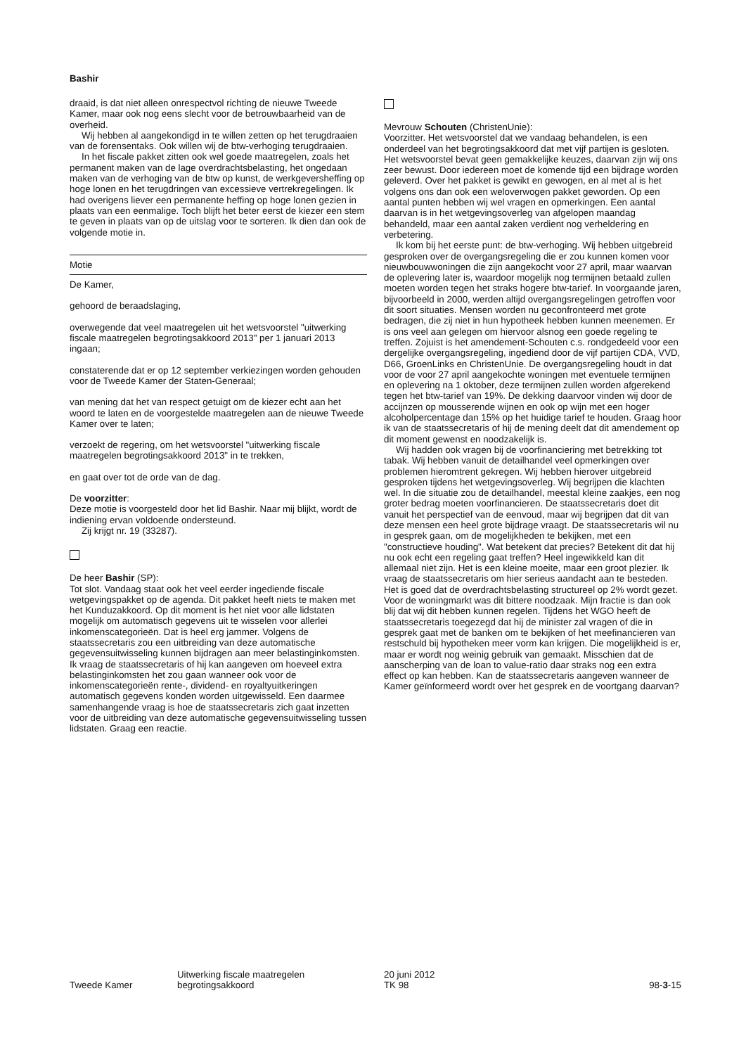Bashir
draaid, is dat niet alleen onrespectvol richting de nieuwe Tweede Kamer, maar ook nog eens slecht voor de betrouwbaarheid van de overheid.
Wij hebben al aangekondigd in te willen zetten op het terugdraaien van de forensentaks. Ook willen wij de btw-verhoging terugdraaien.
In het fiscale pakket zitten ook wel goede maatregelen, zoals het permanent maken van de lage overdrachtsbelasting, het ongedaan maken van de verhoging van de btw op kunst, de werkgeversheffing op hoge lonen en het terugdringen van excessieve vertrekregelingen. Ik had overigens liever een permanente heffing op hoge lonen gezien in plaats van een eenmalige. Toch blijft het beter eerst de kiezer een stem te geven in plaats van op de uitslag voor te sorteren. Ik dien dan ook de volgende motie in.
Motie
De Kamer,
gehoord de beraadslaging,
overwegende dat veel maatregelen uit het wetsvoorstel "uitwerking fiscale maatregelen begrotingsakkoord 2013" per 1 januari 2013 ingaan;
constaterende dat er op 12 september verkiezingen worden gehouden voor de Tweede Kamer der Staten-Generaal;
van mening dat het van respect getuigt om de kiezer echt aan het woord te laten en de voorgestelde maatregelen aan de nieuwe Tweede Kamer over te laten;
verzoekt de regering, om het wetsvoorstel "uitwerking fiscale maatregelen begrotingsakkoord 2013" in te trekken,
en gaat over tot de orde van de dag.
De voorzitter:
Deze motie is voorgesteld door het lid Bashir. Naar mij blijkt, wordt de indiening ervan voldoende ondersteund.
Zij krijgt nr. 19 (33287).
De heer Bashir (SP):
Tot slot. Vandaag staat ook het veel eerder ingediende fiscale wetgevingspakket op de agenda. Dit pakket heeft niets te maken met het Kunduzakkoord. Op dit moment is het niet voor alle lidstaten mogelijk om automatisch gegevens uit te wisselen voor allerlei inkomenscategorieën. Dat is heel erg jammer. Volgens de staatssecretaris zou een uitbreiding van deze automatische gegevensuitwisseling kunnen bijdragen aan meer belastinginkomsten. Ik vraag de staatssecretaris of hij kan aangeven om hoeveel extra belastinginkomsten het zou gaan wanneer ook voor de inkomenscategorieën rente-, dividend- en royaltyuitkeringen automatisch gegevens konden worden uitgewisseld. Een daarmee samenhangende vraag is hoe de staatssecretaris zich gaat inzetten voor de uitbreiding van deze automatische gegevensuitwisseling tussen lidstaten. Graag een reactie.
Mevrouw Schouten (ChristenUnie):
Voorzitter. Het wetsvoorstel dat we vandaag behandelen, is een onderdeel van het begrotingsakkoord dat met vijf partijen is gesloten. Het wetsvoorstel bevat geen gemakkelijke keuzes, daarvan zijn wij ons zeer bewust. Door iedereen moet de komende tijd een bijdrage worden geleverd. Over het pakket is gewikt en gewogen, en al met al is het volgens ons dan ook een weloverwogen pakket geworden. Op een aantal punten hebben wij wel vragen en opmerkingen. Een aantal daarvan is in het wetgevingsoverleg van afgelopen maandag behandeld, maar een aantal zaken verdient nog verheldering en verbetering.
Ik kom bij het eerste punt: de btw-verhoging. Wij hebben uitgebreid gesproken over de overgangsregeling die er zou kunnen komen voor nieuwbouwwoningen die zijn aangekocht voor 27 april, maar waarvan de oplevering later is, waardoor mogelijk nog termijnen betaald zullen moeten worden tegen het straks hogere btw-tarief. In voorgaande jaren, bijvoorbeeld in 2000, werden altijd overgangsregelingen getroffen voor dit soort situaties. Mensen worden nu geconfronteerd met grote bedragen, die zij niet in hun hypotheek hebben kunnen meenemen. Er is ons veel aan gelegen om hiervoor alsnog een goede regeling te treffen. Zojuist is het amendement-Schouten c.s. rondgedeeld voor een dergelijke overgangsregeling, ingediend door de vijf partijen CDA, VVD, D66, GroenLinks en ChristenUnie. De overgangsregeling houdt in dat voor de voor 27 april aangekochte woningen met eventuele termijnen en oplevering na 1 oktober, deze termijnen zullen worden afgerekend tegen het btw-tarief van 19%. De dekking daarvoor vinden wij door de accijnzen op mousserende wijnen en ook op wijn met een hoger alcoholpercentage dan 15% op het huidige tarief te houden. Graag hoor ik van de staatssecretaris of hij de mening deelt dat dit amendement op dit moment gewenst en noodzakelijk is.
Wij hadden ook vragen bij de voorfinanciering met betrekking tot tabak. Wij hebben vanuit de detailhandel veel opmerkingen over problemen hieromtrent gekregen. Wij hebben hierover uitgebreid gesproken tijdens het wetgevingsoverleg. Wij begrijpen die klachten wel. In die situatie zou de detailhandel, meestal kleine zaakjes, een nog groter bedrag moeten voorfinancieren. De staatssecretaris doet dit vanuit het perspectief van de eenvoud, maar wij begrijpen dat dit van deze mensen een heel grote bijdrage vraagt. De staatssecretaris wil nu in gesprek gaan, om de mogelijkheden te bekijken, met een "constructieve houding". Wat betekent dat precies? Betekent dit dat hij nu ook echt een regeling gaat treffen? Heel ingewikkeld kan dit allemaal niet zijn. Het is een kleine moeite, maar een groot plezier. Ik vraag de staatssecretaris om hier serieus aandacht aan te besteden. Het is goed dat de overdrachtsbelasting structureel op 2% wordt gezet. Voor de woningmarkt was dit bittere noodzaak. Mijn fractie is dan ook blij dat wij dit hebben kunnen regelen. Tijdens het WGO heeft de staatssecretaris toegezegd dat hij de minister zal vragen of die in gesprek gaat met de banken om te bekijken of het meefinancieren van restschuld bij hypotheken meer vorm kan krijgen. Die mogelijkheid is er, maar er wordt nog weinig gebruik van gemaakt. Misschien dat de aanscherping van de loan to value-ratio daar straks nog een extra effect op kan hebben. Kan de staatssecretaris aangeven wanneer de Kamer geïnformeerd wordt over het gesprek en de voortgang daarvan?
Tweede Kamer
Uitwerking fiscale maatregelen
begrotingsakkoord
20 juni 2012
TK 98
98-3-15